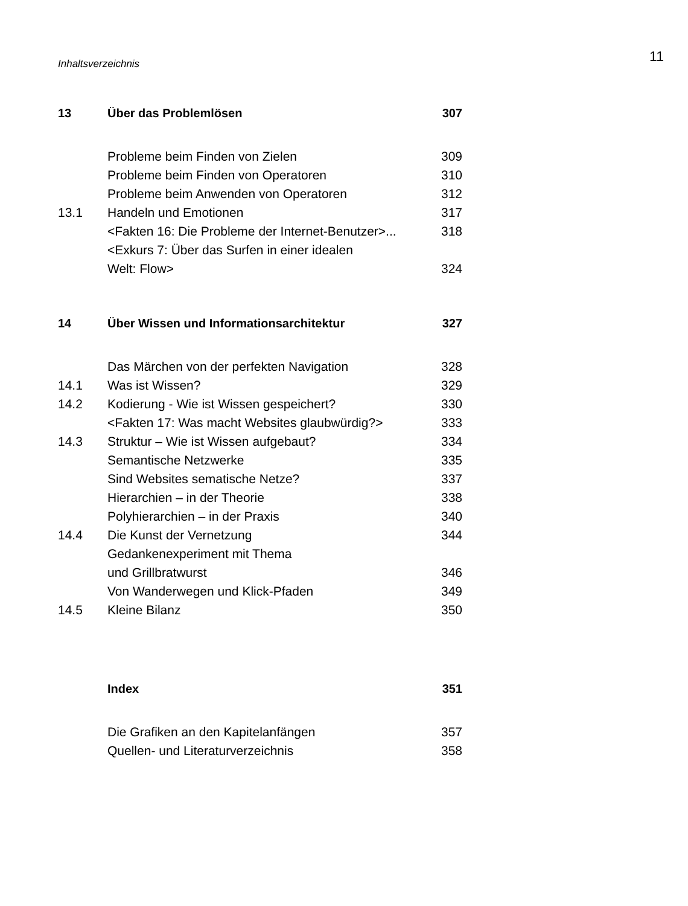Inhaltsverzeichnis 11
| 13 | Über das Problemlösen | 307 |
| | Probleme beim Finden von Zielen | 309 |
| | Probleme beim Finden von Operatoren | 310 |
| | Probleme beim Anwenden von Operatoren | 312 |
| 13.1 | Handeln und Emotionen | 317 |
| | <Fakten 16: Die Probleme der Internet-Benutzer>... | 318 |
| | <Exkurs 7: Über das Surfen in einer idealen | |
| | Welt: Flow> | 324 |
| 14 | Über Wissen und Informationsarchitektur | 327 |
| | Das Märchen von der perfekten Navigation | 328 |
| 14.1 | Was ist Wissen? | 329 |
| 14.2 | Kodierung - Wie ist Wissen gespeichert? | 330 |
| | <Fakten 17: Was macht Websites glaubwürdig?> | 333 |
| 14.3 | Struktur – Wie ist Wissen aufgebaut? | 334 |
| | Semantische Netzwerke | 335 |
| | Sind Websites sematische Netze? | 337 |
| | Hierarchien – in der Theorie | 338 |
| | Polyhierarchien – in der Praxis | 340 |
| 14.4 | Die Kunst der Vernetzung | 344 |
| | Gedankenexperiment mit Thema | |
| | und Grillbratwurst | 346 |
| | Von Wanderwegen und Klick-Pfaden | 349 |
| 14.5 | Kleine Bilanz | 350 |
| | Index | 351 |
| | Die Grafiken an den Kapitelanfängen | 357 |
| | Quellen- und Literaturverzeichnis | 358 |